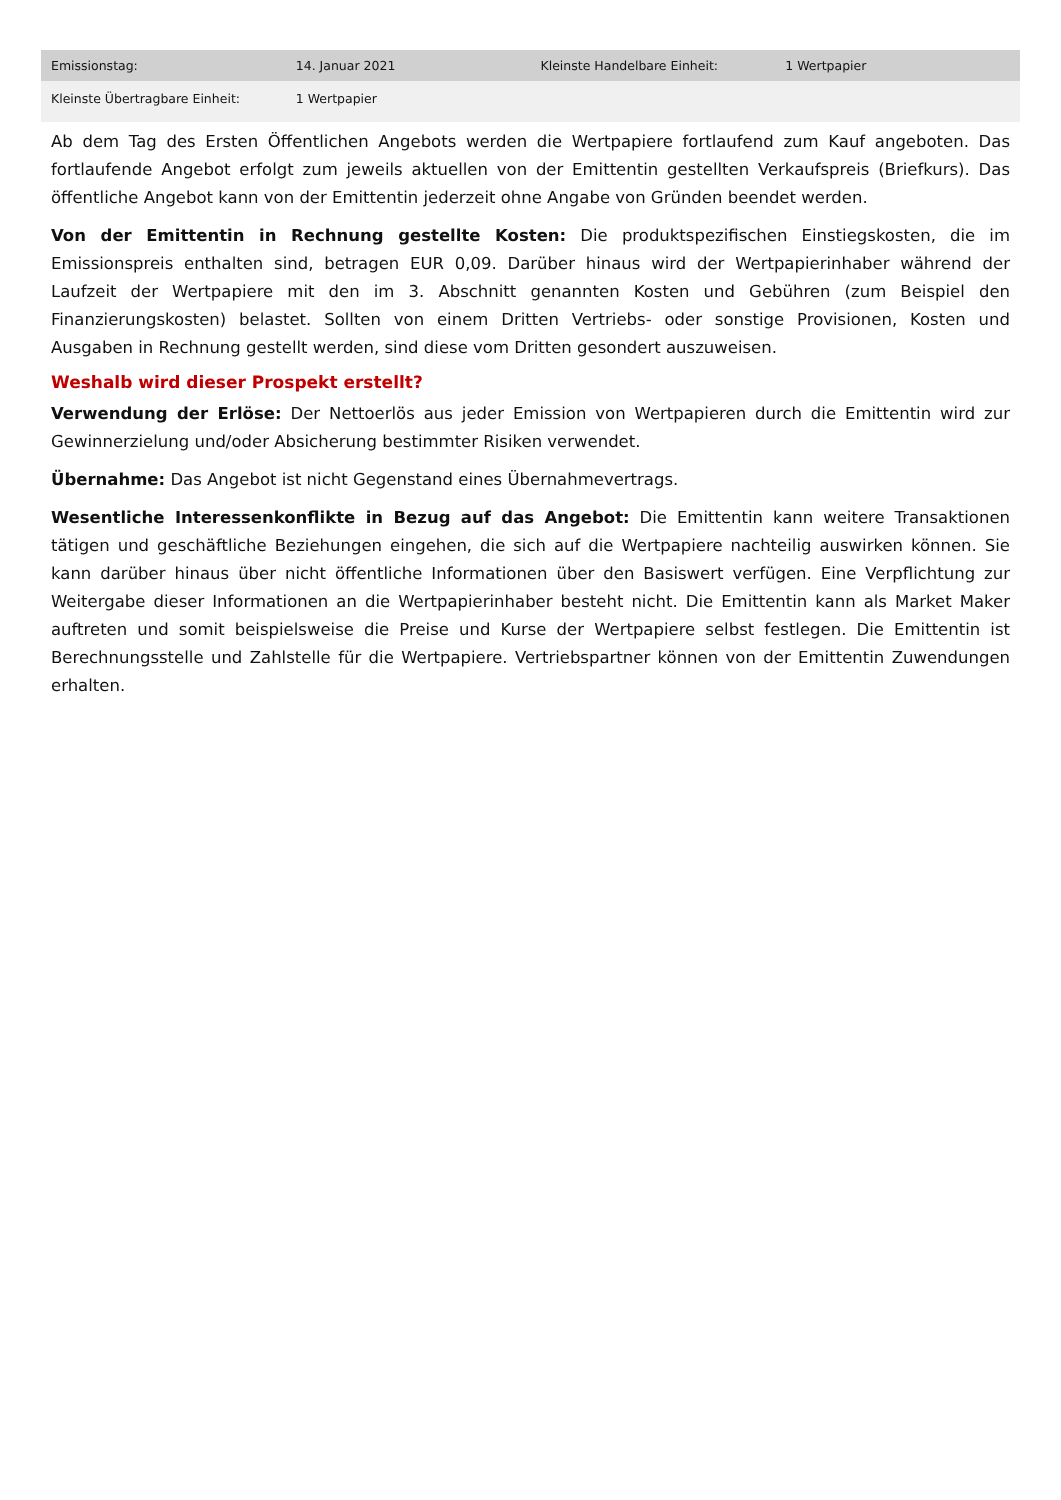| Emissionstag: | 14. Januar 2021 | Kleinste Handelbare Einheit: | 1 Wertpapier |
| Kleinste Übertragbare Einheit: | 1 Wertpapier | | |
Ab dem Tag des Ersten Öffentlichen Angebots werden die Wertpapiere fortlaufend zum Kauf angeboten. Das fortlaufende Angebot erfolgt zum jeweils aktuellen von der Emittentin gestellten Verkaufspreis (Briefkurs). Das öffentliche Angebot kann von der Emittentin jederzeit ohne Angabe von Gründen beendet werden.
Von der Emittentin in Rechnung gestellte Kosten: Die produktspezifischen Einstiegskosten, die im Emissionspreis enthalten sind, betragen EUR 0,09. Darüber hinaus wird der Wertpapierinhaber während der Laufzeit der Wertpapiere mit den im 3. Abschnitt genannten Kosten und Gebühren (zum Beispiel den Finanzierungskosten) belastet. Sollten von einem Dritten Vertriebs- oder sonstige Provisionen, Kosten und Ausgaben in Rechnung gestellt werden, sind diese vom Dritten gesondert auszuweisen.
Weshalb wird dieser Prospekt erstellt?
Verwendung der Erlöse: Der Nettoerlös aus jeder Emission von Wertpapieren durch die Emittentin wird zur Gewinnerzielung und/oder Absicherung bestimmter Risiken verwendet.
Übernahme: Das Angebot ist nicht Gegenstand eines Übernahmevertrags.
Wesentliche Interessenkonflikte in Bezug auf das Angebot: Die Emittentin kann weitere Transaktionen tätigen und geschäftliche Beziehungen eingehen, die sich auf die Wertpapiere nachteilig auswirken können. Sie kann darüber hinaus über nicht öffentliche Informationen über den Basiswert verfügen. Eine Verpflichtung zur Weitergabe dieser Informationen an die Wertpapierinhaber besteht nicht. Die Emittentin kann als Market Maker auftreten und somit beispielsweise die Preise und Kurse der Wertpapiere selbst festlegen. Die Emittentin ist Berechnungsstelle und Zahlstelle für die Wertpapiere. Vertriebspartner können von der Emittentin Zuwendungen erhalten.